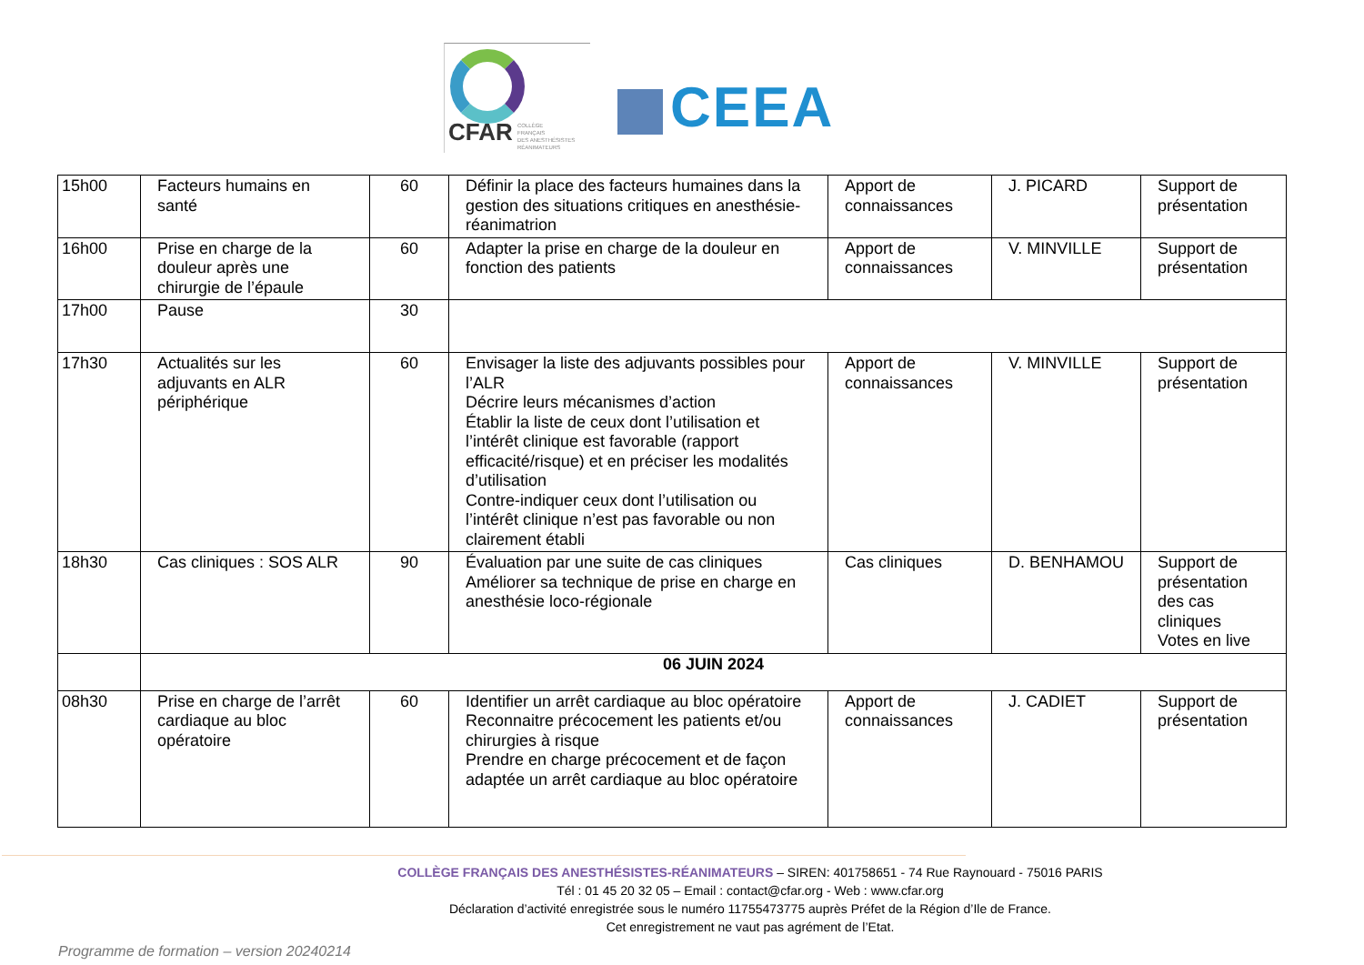CFAR COLLÈGE
FRANÇAIS
DES ANESTHÉSISTES
RÉANIMATEURS
CEEA
| 15h00 | Facteurs humains en santé | 60 | Définir la place des facteurs humaines dans la gestion des situations critiques en anesthésie-réanimatrion | Apport de connaissances | J. PICARD | Support de présentation |
| 16h00 | Prise en charge de la douleur après une chirurgie de l’épaule | 60 | Adapter la prise en charge de la douleur en fonction des patients | Apport de connaissances | V. MINVILLE | Support de présentation |
| 17h00 | Pause | 30 | | | | |
| 17h30 | Actualités sur les adjuvants en ALR périphérique | 60 | Envisager la liste des adjuvants possibles pour l’ALR Décrire leurs mécanismes d’action Établir la liste de ceux dont l’utilisation et l’intérêt clinique est favorable (rapport efficacité/risque) et en préciser les modalités d’utilisation Contre-indiquer ceux dont l’utilisation ou l’intérêt clinique n’est pas favorable ou non clairement établi | Apport de connaissances | V. MINVILLE | Support de présentation |
| 18h30 | Cas cliniques : SOS ALR | 90 | Évaluation par une suite de cas cliniques Améliorer sa technique de prise en charge en anesthésie loco-régionale | Cas cliniques | D. BENHAMOU | Support de présentation des cas cliniques Votes en live |
| | 06 JUIN 2024 | | | | | |
| 08h30 | Prise en charge de l’arrêt cardiaque au bloc opératoire | 60 | Identifier un arrêt cardiaque au bloc opératoire Reconnaitre précocement les patients et/ou chirurgies à risque Prendre en charge précocement et de façon adaptée un arrêt cardiaque au bloc opératoire | Apport de connaissances | J. CADIET | Support de présentation |
COLLÈGE FRANÇAIS DES ANESTHÉSISTES-RÉANIMATEURS – SIREN: 401758651 - 74 Rue Raynouard - 75016 PARIS
Tél : 01 45 20 32 05 – Email : contact@cfar.org - Web : www.cfar.org
Déclaration d’activité enregistrée sous le numéro 11755473775 auprès Préfet de la Région d’Ile de France.
Cet enregistrement ne vaut pas agrément de l’Etat.
Programme de formation – version 20240214